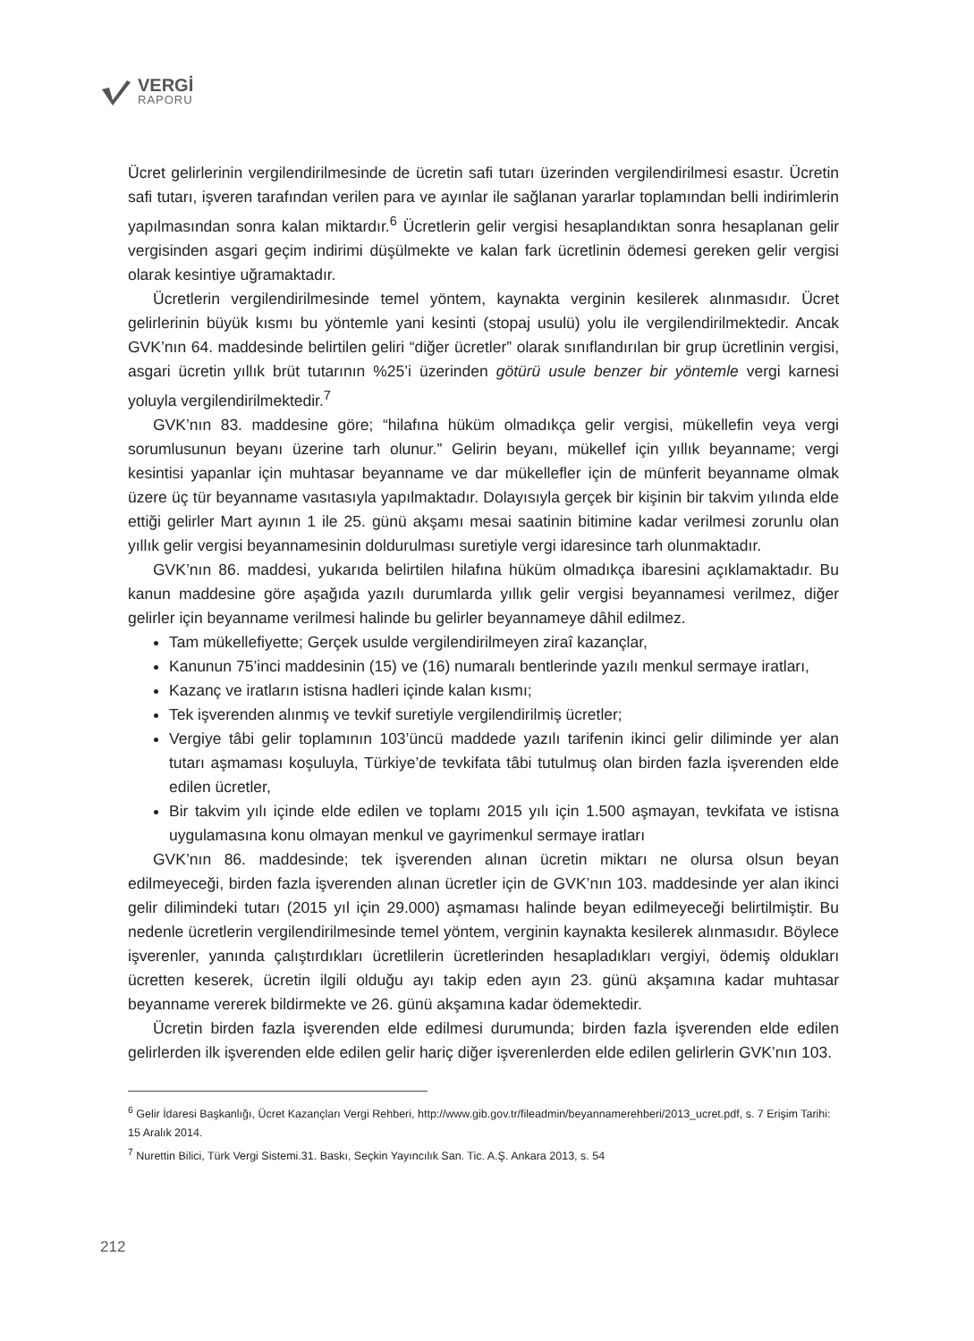VERGİ
RAPORU
Ücret gelirlerinin vergilendirilmesinde de ücretin safi tutarı üzerinden vergilendirilmesi esastır. Ücretin safi tutarı, işveren tarafından verilen para ve ayınlar ile sağlanan yararlar toplamından belli indirimlerin yapılmasından sonra kalan miktardır.<sup>6</sup> Ücretlerin gelir vergisi hesaplandıktan sonra hesaplanan gelir vergisinden asgari geçim indirimi düşülmekte ve kalan fark ücretlinin ödemesi gereken gelir vergisi olarak kesintiye uğramaktadır.
Ücretlerin vergilendirilmesinde temel yöntem, kaynakta verginin kesilerek alınmasıdır. Ücret gelirlerinin büyük kısmı bu yöntemle yani kesinti (stopaj usulü) yolu ile vergilendirilmektedir. Ancak GVK’nın 64. maddesinde belirtilen geliri “diğer ücretler” olarak sınıflandırılan bir grup ücretlinin vergisi, asgari ücretin yıllık brüt tutarının %25’i üzerinden götürü usule benzer bir yöntemle vergi karnesi yoluyla vergilendirilmektedir.<sup>7</sup>
GVK’nın 83. maddesine göre; “hilafına hüküm olmadıkça gelir vergisi, mükellefin veya vergi sorumlusunun beyanı üzerine tarh olunur.” Gelirin beyanı, mükellef için yıllık beyanname; vergi kesintisi yapanlar için muhtasar beyanname ve dar mükellefler için de münferit beyanname olmak üzere üç tür beyanname vasıtasıyla yapılmaktadır. Dolayısıyla gerçek bir kişinin bir takvim yılında elde ettiği gelirler Mart ayının 1 ile 25. günü akşamı mesai saatinin bitimine kadar verilmesi zorunlu olan yıllık gelir vergisi beyannamesinin doldurulması suretiyle vergi idaresince tarh olunmaktadır.
GVK’nın 86. maddesi, yukarıda belirtilen hilafına hüküm olmadıkça ibaresini açıklamaktadır. Bu kanun maddesine göre aşağıda yazılı durumlarda yıllık gelir vergisi beyannamesi verilmez, diğer gelirler için beyanname verilmesi halinde bu gelirler beyannameye dâhil edilmez.
Tam mükellefiyette; Gerçek usulde vergilendirilmeyen ziraî kazançlar,
Kanunun 75’inci maddesinin (15) ve (16) numaralı bentlerinde yazılı menkul sermaye iratları,
Kazanç ve iratların istisna hadleri içinde kalan kısmı;
Tek işverenden alınmış ve tevkif suretiyle vergilendirilmiş ücretler;
Vergiye tâbi gelir toplamının 103’üncü maddede yazılı tarifenin ikinci gelir diliminde yer alan tutarı aşmaması koşuluyla, Türkiye’de tevkifata tâbi tutulmuş olan birden fazla işverenden elde edilen ücretler,
Bir takvim yılı içinde elde edilen ve toplamı 2015 yılı için 1.500 aşmayan, tevkifata ve istisna uygulamasına konu olmayan menkul ve gayrimenkul sermaye iratları
GVK’nın 86. maddesinde; tek işverenden alınan ücretin miktarı ne olursa olsun beyan edilmeyeceği, birden fazla işverenden alınan ücretler için de GVK’nın 103. maddesinde yer alan ikinci gelir dilimindeki tutarı (2015 yıl için 29.000) aşmaması halinde beyan edilmeyeceği belirtilmiştir. Bu nedenle ücretlerin vergilendirilmesinde temel yöntem, verginin kaynakta kesilerek alınmasıdır. Böylece işverenler, yanında çalıştırdıkları ücretlilerin ücretlerinden hesapladıkları vergiyi, ödemiş oldukları ücretten keserek, ücretin ilgili olduğu ayı takip eden ayın 23. günü akşamına kadar muhtasar beyanname vererek bildirmekte ve 26. günü akşamına kadar ödemektedir.
Ücretin birden fazla işverenden elde edilmesi durumunda; birden fazla işverenden elde edilen gelirlerden ilk işverenden elde edilen gelir hariç diğer işverenlerden elde edilen gelirlerin GVK’nın 103.
<sup>6</sup> Gelir İdaresi Başkanlığı, Ücret Kazançları Vergi Rehberi, http://www.gib.gov.tr/fileadmin/beyannamerehberi/2013_ucret.pdf, s. 7 Erişim Tarihi: 15 Aralık 2014.
<sup>7</sup> Nurettin Bilici, Türk Vergi Sistemi.31. Baskı, Seçkin Yayıncılık San. Tic. A.Ş. Ankara 2013, s. 54
212